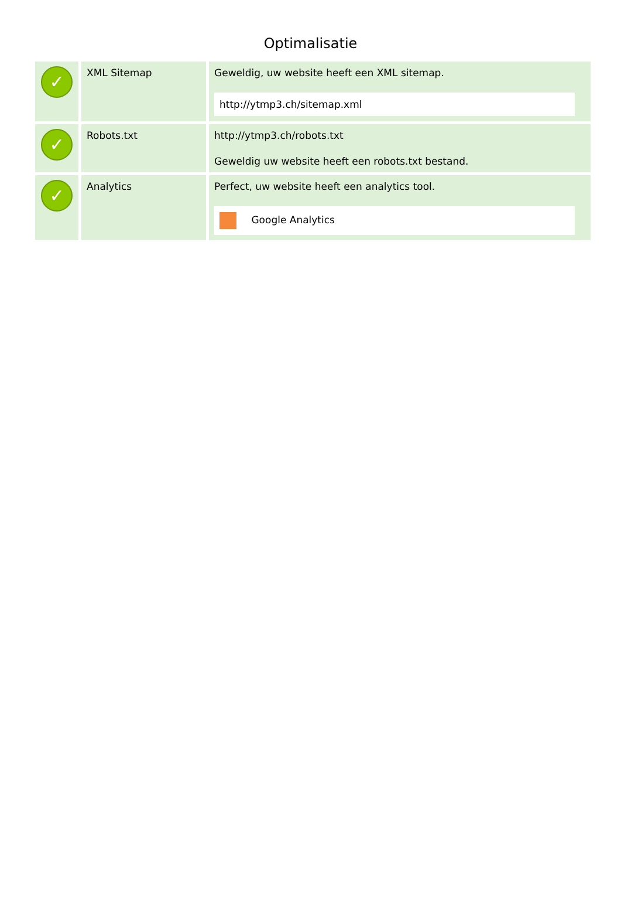Optimalisatie
| ✓ | XML Sitemap | Geweldig, uw website heeft een XML sitemap. http://ytmp3.ch/sitemap.xml |
| ✓ | Robots.txt | http://ytmp3.ch/robots.txt Geweldig uw website heeft een robots.txt bestand. |
| ✓ | Analytics | Perfect, uw website heeft een analytics tool. Google Analytics |